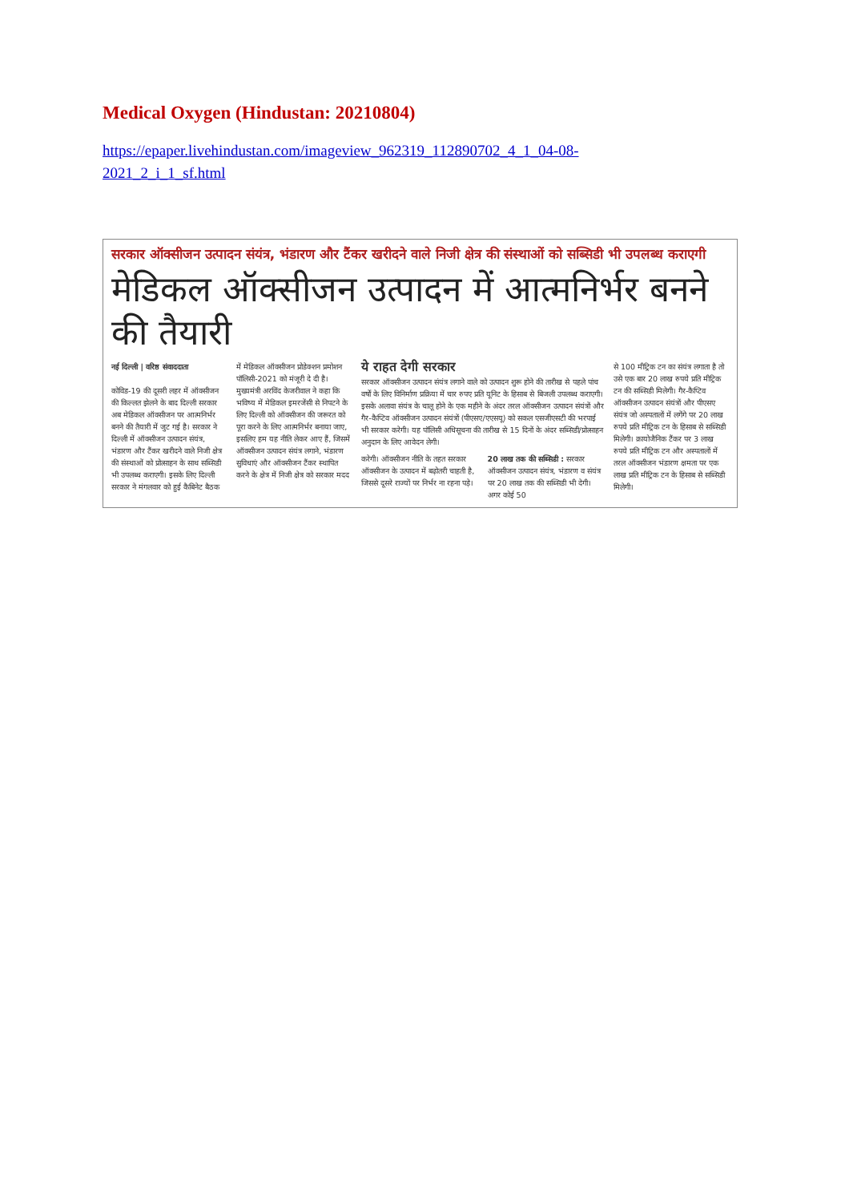Medical Oxygen (Hindustan: 20210804)
https://epaper.livehindustan.com/imageview_962319_112890702_4_1_04-08-
2021_2_i_1_sf.html
सरकार ऑक्सीजन उत्पादन संयंत्र, भंडारण और टैंकर खरीदने वाले निजी क्षेत्र की संस्थाओं को सब्सिडी भी उपलब्ध कराएगी
मेडिकल ऑक्सीजन उत्पादन में आत्मनिर्भर बनने की तैयारी
नई दिल्ली | वरिष्ठ संवाददाता
कोविड-19 की दूसरी लहर में ऑक्सीजन की किल्लत झेलने के बाद दिल्ली सरकार अब मेडिकल ऑक्सीजन पर आत्मनिर्भर बनने की तैयारी में जुट गई है। सरकार ने दिल्ली में ऑक्सीजन उत्पादन संयंत्र, भंडारण और टैंकर खरीदने वाले निजी क्षेत्र की संस्थाओं को प्रोत्साहन के साथ सब्सिडी भी उपलब्ध कराएगी। इसके लिए दिल्ली सरकार ने मंगलवार को हुई कैबिनेट बैठक
में मेडिकल ऑक्सीजन प्रोडेक्शन प्रमोशन पॉलिसी-2021 को मंजूरी दे दी है।
मुख्यमंत्री अरविंद केजरीवाल ने कहा कि भविष्य में मेडिकल इमरजेंसी से निपटने के लिए दिल्ली को ऑक्सीजन की जरूरत को पूरा करने के लिए आत्मनिर्भर बनाया जाए, इसलिए हम यह नीति लेकर आए हैं, जिसमें ऑक्सीजन उत्पादन संयंत्र लगाने, भंडारण सुविधाएं और ऑक्सीजन टैंकर स्थापित करने के क्षेत्र में निजी क्षेत्र को सरकार मदद
ये राहत देगी सरकार
सरकार ऑक्सीजन उत्पादन संयंत्र लगाने वाले को उत्पादन शुरू होने की तारीख से पहले पांच वर्षों के लिए विनिर्माण प्रक्रिया में चार रुपए प्रति यूनिट के हिसाब से बिजली उपलब्ध कराएगी। इसके अलावा संयंत्र के चालू होने के एक महीने के अंदर तरल ऑक्सीजन उत्पादन संयंत्रों और गैर-कैप्टिव ऑक्सीजन उत्पादन संयंत्रों (पीएसए/एएसयू) को सकल एसजीएसटी की भरपाई भी सरकार करेगी। यह पॉलिसी अधिसूचना की तारीख से 15 दिनों के अंदर सब्सिडी/प्रोत्साहन अनुदान के लिए आवेदन लेगी।
करेगी। ऑक्सीजन नीति के तहत सरकार ऑक्सीजन के उत्पादन में बढ़ोतरी चाहती है, जिससे दूसरे राज्यों पर निर्भर ना रहना पड़े।
20 लाख तक की सब्सिडी : सरकार ऑक्सीजन उत्पादन संयंत्र, भंडारण व संयंत्र पर 20 लाख तक की सब्सिडी भी देगी। अगर कोई 50
से 100 मीट्रिक टन का संयंत्र लगाता है तो उसे एक बार 20 लाख रुपये प्रति मीट्रिक टन की सब्सिडी मिलेगी। गैर-कैप्टिव ऑक्सीजन उत्पादन संयंत्रों और पीएसए संयंत्र जो अस्पतालों में लगेंगे पर 20 लाख रुपये प्रति मीट्रिक टन के हिसाब से सब्सिडी मिलेगी। क्रायोजैनिक टैंकर पर 3 लाख रुपये प्रति मीट्रिक टन और अस्पतालों में तरल ऑक्सीजन भंडारण क्षमता पर एक लाख प्रति मीट्रिक टन के हिसाब से सब्सिडी मिलेगी।